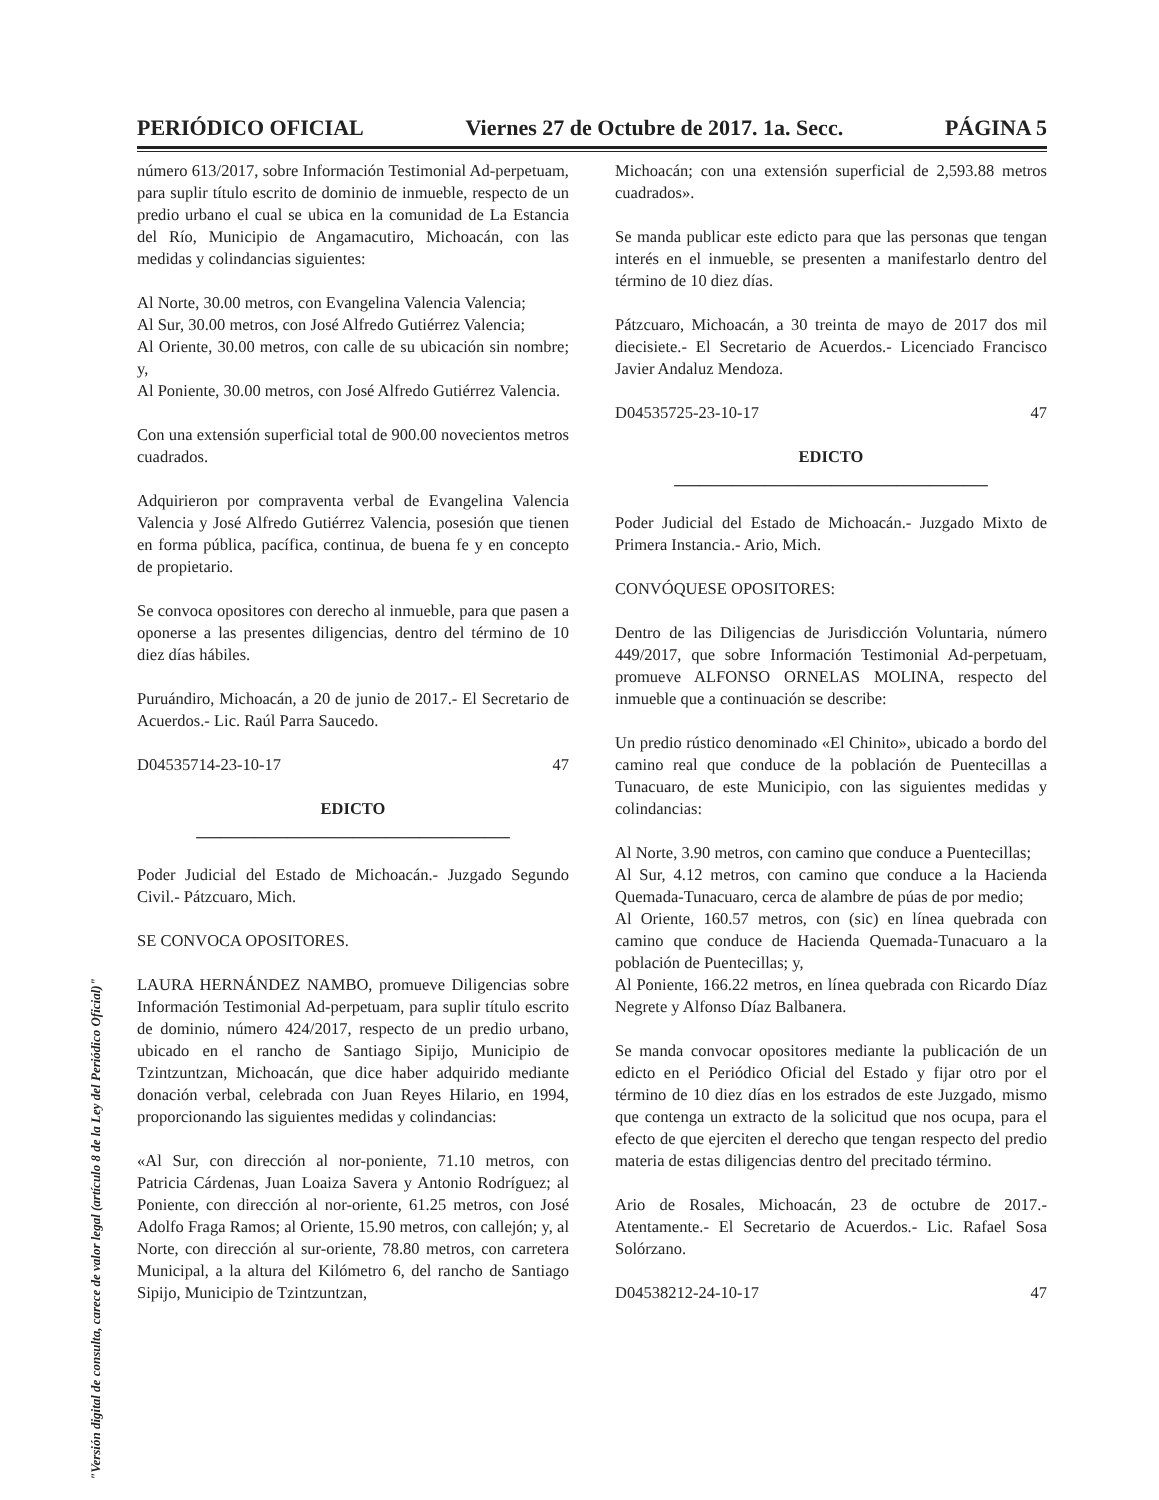PERIÓDICO OFICIAL Viernes 27 de Octubre de 2017. 1a. Secc. PÁGINA 5
número 613/2017, sobre Información Testimonial Ad-perpetuam, para suplir título escrito de dominio de inmueble, respecto de un predio urbano el cual se ubica en la comunidad de La Estancia del Río, Municipio de Angamacutiro, Michoacán, con las medidas y colindancias siguientes:
Al Norte, 30.00 metros, con Evangelina Valencia Valencia;
Al Sur, 30.00 metros, con José Alfredo Gutiérrez Valencia;
Al Oriente, 30.00 metros, con calle de su ubicación sin nombre; y,
Al Poniente, 30.00 metros, con José Alfredo Gutiérrez Valencia.
Con una extensión superficial total de 900.00 novecientos metros cuadrados.
Adquirieron por compraventa verbal de Evangelina Valencia Valencia y José Alfredo Gutiérrez Valencia, posesión que tienen en forma pública, pacífica, continua, de buena fe y en concepto de propietario.
Se convoca opositores con derecho al inmueble, para que pasen a oponerse a las presentes diligencias, dentro del término de 10 diez días hábiles.
Puruándiro, Michoacán, a 20 de junio de 2017.- El Secretario de Acuerdos.- Lic. Raúl Parra Saucedo.
D04535714-23-10-17 47
EDICTO
______________________________________
Poder Judicial del Estado de Michoacán.- Juzgado Segundo Civil.- Pátzcuaro, Mich.
SE CONVOCA OPOSITORES.
LAURA HERNÁNDEZ NAMBO, promueve Diligencias sobre Información Testimonial Ad-perpetuam, para suplir título escrito de dominio, número 424/2017, respecto de un predio urbano, ubicado en el rancho de Santiago Sipijo, Municipio de Tzintzuntzan, Michoacán, que dice haber adquirido mediante donación verbal, celebrada con Juan Reyes Hilario, en 1994, proporcionando las siguientes medidas y colindancias:
«Al Sur, con dirección al nor-poniente, 71.10 metros, con Patricia Cárdenas, Juan Loaiza Savera y Antonio Rodríguez; al Poniente, con dirección al nor-oriente, 61.25 metros, con José Adolfo Fraga Ramos; al Oriente, 15.90 metros, con callejón; y, al Norte, con dirección al sur-oriente, 78.80 metros, con carretera Municipal, a la altura del Kilómetro 6, del rancho de Santiago Sipijo, Municipio de Tzintzuntzan,
Michoacán; con una extensión superficial de 2,593.88 metros cuadrados».
Se manda publicar este edicto para que las personas que tengan interés en el inmueble, se presenten a manifestarlo dentro del término de 10 diez días.
Pátzcuaro, Michoacán, a 30 treinta de mayo de 2017 dos mil diecisiete.- El Secretario de Acuerdos.- Licenciado Francisco Javier Andaluz Mendoza.
D04535725-23-10-17 47
EDICTO
______________________________________
Poder Judicial del Estado de Michoacán.- Juzgado Mixto de Primera Instancia.- Ario, Mich.
CONVÓQUESE OPOSITORES:
Dentro de las Diligencias de Jurisdicción Voluntaria, número 449/2017, que sobre Información Testimonial Ad-perpetuam, promueve ALFONSO ORNELAS MOLINA, respecto del inmueble que a continuación se describe:
Un predio rústico denominado «El Chinito», ubicado a bordo del camino real que conduce de la población de Puentecillas a Tunacuaro, de este Municipio, con las siguientes medidas y colindancias:
Al Norte, 3.90 metros, con camino que conduce a Puentecillas;
Al Sur, 4.12 metros, con camino que conduce a la Hacienda Quemada-Tunacuaro, cerca de alambre de púas de por medio;
Al Oriente, 160.57 metros, con (sic) en línea quebrada con camino que conduce de Hacienda Quemada-Tunacuaro a la población de Puentecillas; y,
Al Poniente, 166.22 metros, en línea quebrada con Ricardo Díaz Negrete y Alfonso Díaz Balbanera.
Se manda convocar opositores mediante la publicación de un edicto en el Periódico Oficial del Estado y fijar otro por el término de 10 diez días en los estrados de este Juzgado, mismo que contenga un extracto de la solicitud que nos ocupa, para el efecto de que ejerciten el derecho que tengan respecto del predio materia de estas diligencias dentro del precitado término.
Ario de Rosales, Michoacán, 23 de octubre de 2017.- Atentamente.- El Secretario de Acuerdos.- Lic. Rafael Sosa Solórzano.
D04538212-24-10-17 47
"Versión digital de consulta, carece de valor legal (artículo 8 de la Ley del Periódico Oficial)"